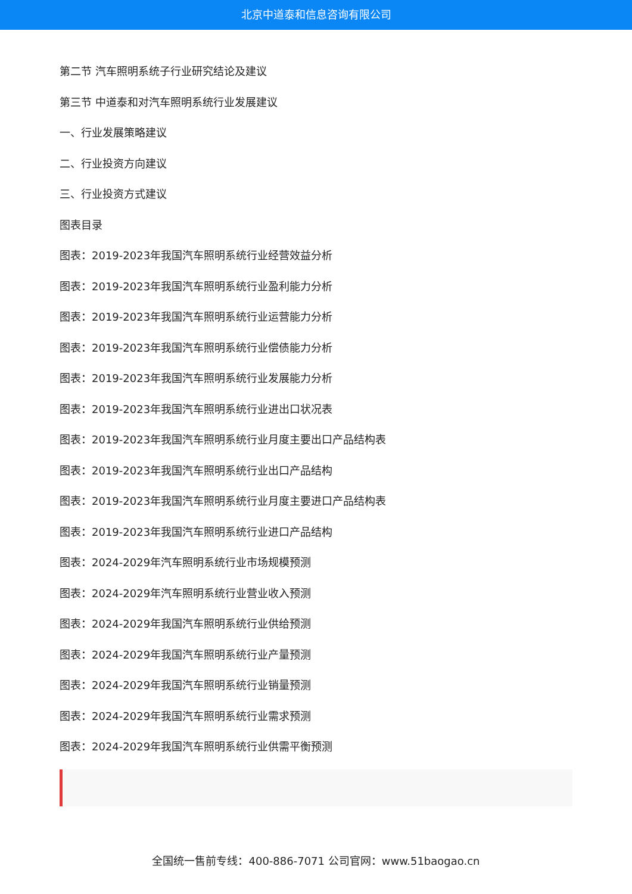北京中道泰和信息咨询有限公司
第二节 汽车照明系统子行业研究结论及建议
第三节 中道泰和对汽车照明系统行业发展建议
一、行业发展策略建议
二、行业投资方向建议
三、行业投资方式建议
图表目录
图表：2019-2023年我国汽车照明系统行业经营效益分析
图表：2019-2023年我国汽车照明系统行业盈利能力分析
图表：2019-2023年我国汽车照明系统行业运营能力分析
图表：2019-2023年我国汽车照明系统行业偿债能力分析
图表：2019-2023年我国汽车照明系统行业发展能力分析
图表：2019-2023年我国汽车照明系统行业进出口状况表
图表：2019-2023年我国汽车照明系统行业月度主要出口产品结构表
图表：2019-2023年我国汽车照明系统行业出口产品结构
图表：2019-2023年我国汽车照明系统行业月度主要进口产品结构表
图表：2019-2023年我国汽车照明系统行业进口产品结构
图表：2024-2029年汽车照明系统行业市场规模预测
图表：2024-2029年汽车照明系统行业营业收入预测
图表：2024-2029年我国汽车照明系统行业供给预测
图表：2024-2029年我国汽车照明系统行业产量预测
图表：2024-2029年我国汽车照明系统行业销量预测
图表：2024-2029年我国汽车照明系统行业需求预测
图表：2024-2029年我国汽车照明系统行业供需平衡预测
全国统一售前专线：400-886-7071 公司官网：www.51baogao.cn